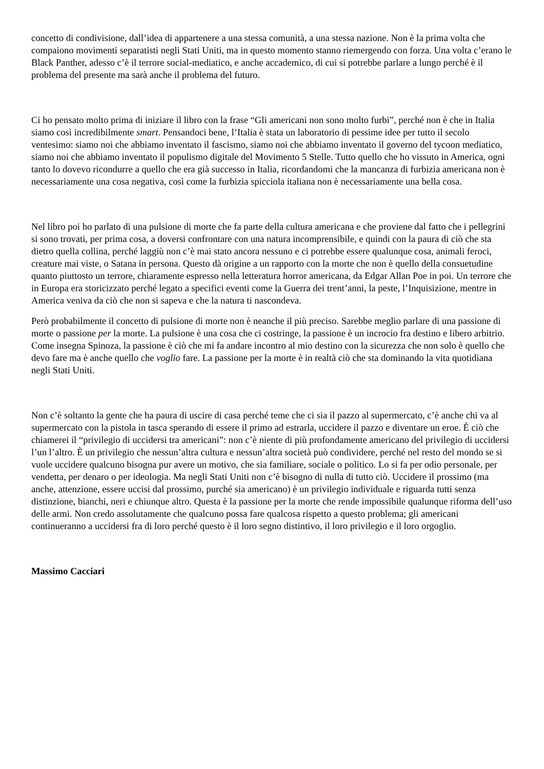concetto di condivisione, dall’idea di appartenere a una stessa comunità, a una stessa nazione. Non è la prima volta che compaiono movimenti separatisti negli Stati Uniti, ma in questo momento stanno riemergendo con forza. Una volta c’erano le Black Panther, adesso c’è il terrore social-mediatico, e anche accademico, di cui si potrebbe parlare a lungo perché è il problema del presente ma sarà anche il problema del futuro.
Ci ho pensato molto prima di iniziare il libro con la frase “Gli americani non sono molto furbi”, perché non è che in Italia siamo così incredibilmente smart. Pensandoci bene, l’Italia è stata un laboratorio di pessime idee per tutto il secolo ventesimo: siamo noi che abbiamo inventato il fascismo, siamo noi che abbiamo inventato il governo del tycoon mediatico, siamo noi che abbiamo inventato il populismo digitale del Movimento 5 Stelle. Tutto quello che ho vissuto in America, ogni tanto lo dovevo ricondurre a quello che era già successo in Italia, ricordandomi che la mancanza di furbizia americana non è necessariamente una cosa negativa, così come la furbizia spicciola italiana non è necessariamente una bella cosa.
Nel libro poi ho parlato di una pulsione di morte che fa parte della cultura americana e che proviene dal fatto che i pellegrini si sono trovati, per prima cosa, a doversi confrontare con una natura incomprensibile, e quindi con la paura di ciò che sta dietro quella collina, perché laggiù non c’è mai stato ancora nessuno e ci potrebbe essere qualunque cosa, animali feroci, creature mai viste, o Satana in persona. Questo dà origine a un rapporto con la morte che non è quello della consuetudine quanto piuttosto un terrore, chiaramente espresso nella letteratura horror americana, da Edgar Allan Poe in poi. Un terrore che in Europa era storicizzato perché legato a specifici eventi come la Guerra dei trent’anni, la peste, l’Inquisizione, mentre in America veniva da ciò che non si sapeva e che la natura ti nascondeva.
Però probabilmente il concetto di pulsione di morte non è neanche il più preciso. Sarebbe meglio parlare di una passione di morte o passione per la morte. La pulsione è una cosa che ci costringe, la passione è un incrocio fra destino e libero arbitrio. Come insegna Spinoza, la passione è ciò che mi fa andare incontro al mio destino con la sicurezza che non solo è quello che devo fare ma è anche quello che voglio fare. La passione per la morte è in realtà ciò che sta dominando la vita quotidiana negli Stati Uniti.
Non c’è soltanto la gente che ha paura di uscire di casa perché teme che ci sia il pazzo al supermercato, c’è anche chi va al supermercato con la pistola in tasca sperando di essere il primo ad estrarla, uccidere il pazzo e diventare un eroe. È ciò che chiamerei il “privilegio di uccidersi tra americani”: non c’è niente di più profondamente americano del privilegio di uccidersi l’un l’altro. È un privilegio che nessun’altra cultura e nessun’altra società può condividere, perché nel resto del mondo se si vuole uccidere qualcuno bisogna pur avere un motivo, che sia familiare, sociale o politico. Lo si fa per odio personale, per vendetta, per denaro o per ideologia. Ma negli Stati Uniti non c’è bisogno di nulla di tutto ciò. Uccidere il prossimo (ma anche, attenzione, essere uccisi dal prossimo, purché sia americano) è un privilegio individuale e riguarda tutti senza distinzione, bianchi, neri e chiunque altro. Questa è la passione per la morte che rende impossibile qualunque riforma dell’uso delle armi. Non credo assolutamente che qualcuno possa fare qualcosa rispetto a questo problema; gli americani continueranno a uccidersi fra di loro perché questo è il loro segno distintivo, il loro privilegio e il loro orgoglio.
Massimo Cacciari